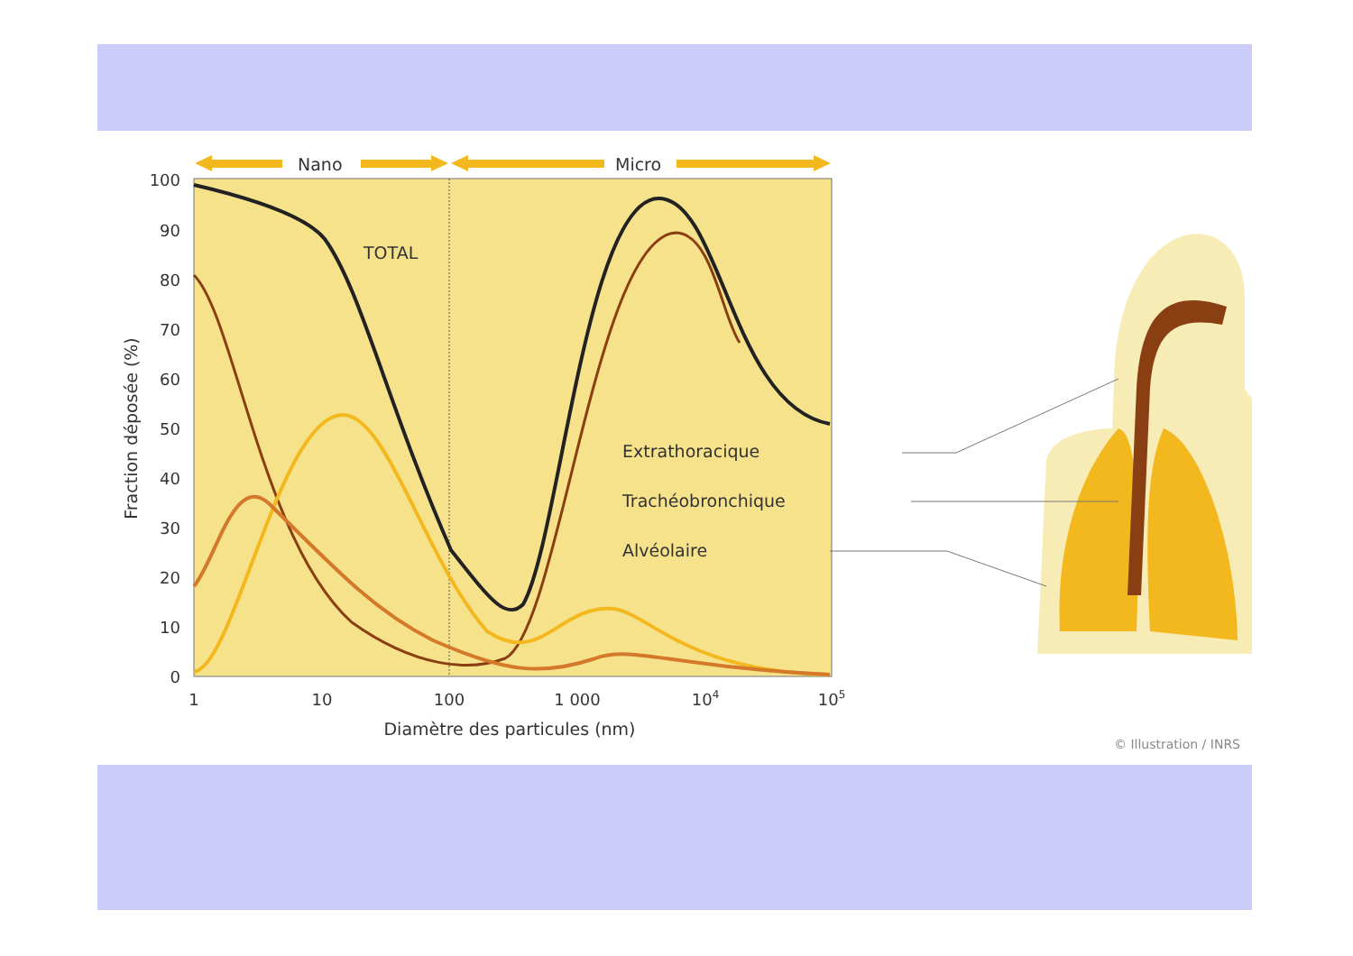Nano
Micro
100
90
80
70
60
50
40
30
20
10
0
1
10
100
1 000
104
105
Diamètre des particules (nm)
Fraction déposée (%)
TOTAL
Extrathoracique
Trachéobronchique
Alvéolaire
© Illustration / INRS